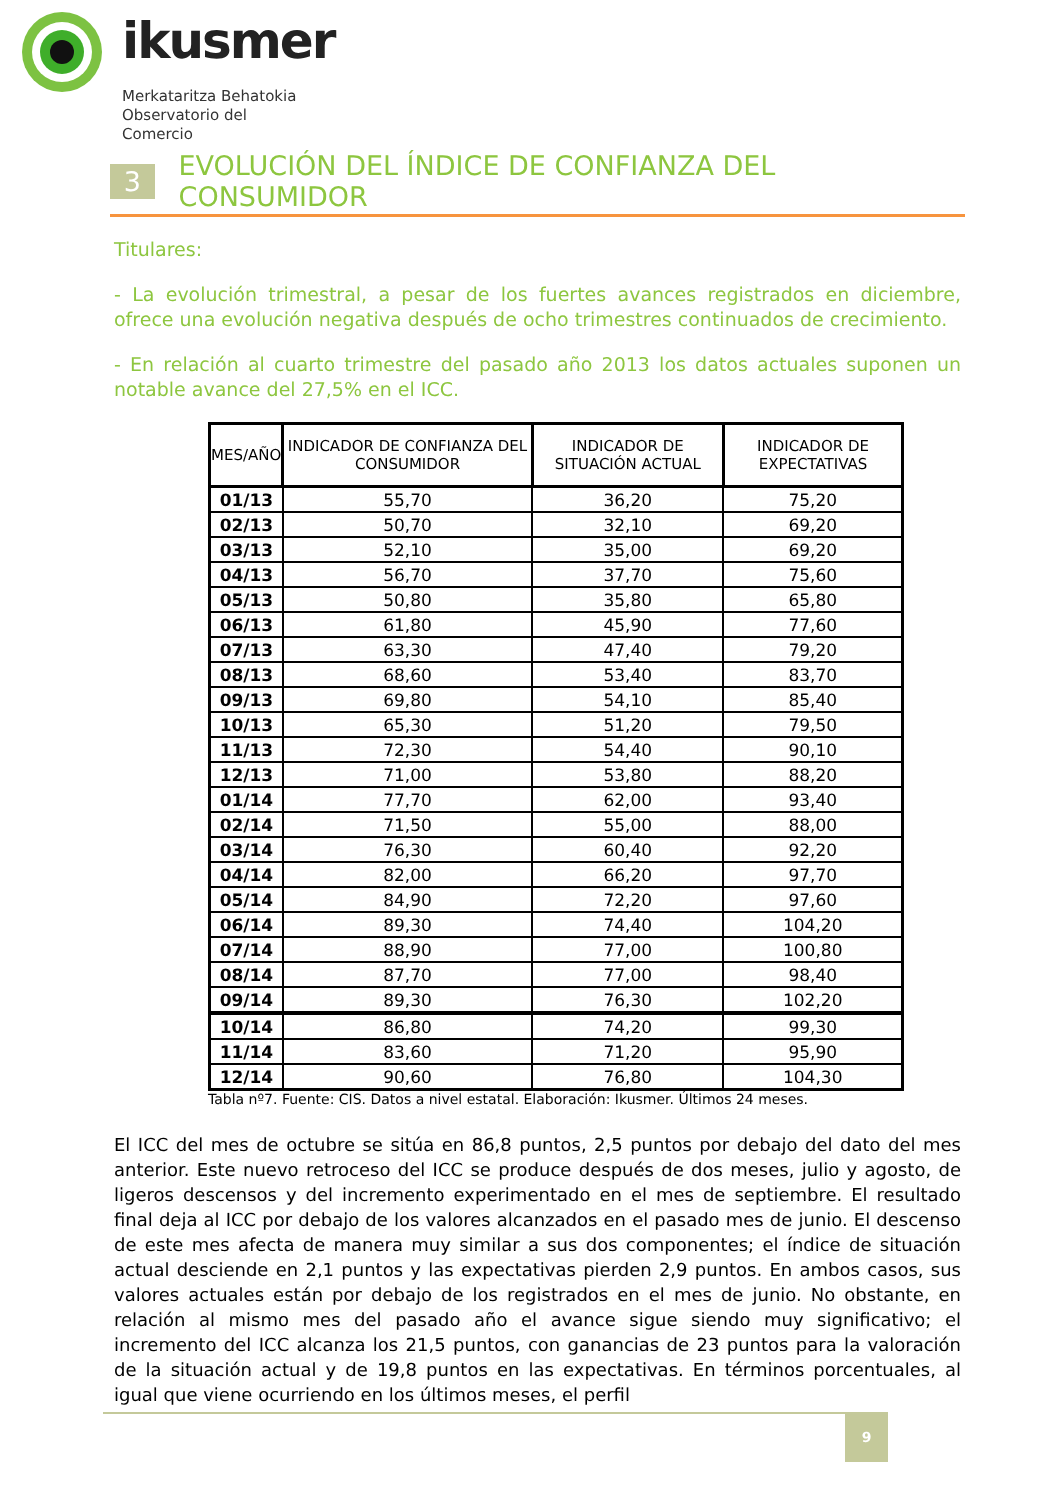ikusmer
Merkataritza Behatokia
Observatorio del Comercio
3 EVOLUCIÓN DEL ÍNDICE DE CONFIANZA DEL CONSUMIDOR
Titulares:
- La evolución trimestral, a pesar de los fuertes avances registrados en diciembre, ofrece una evolución negativa después de ocho trimestres continuados de crecimiento.
- En relación al cuarto trimestre del pasado año 2013 los datos actuales suponen un notable avance del 27,5% en el ICC.
| MES/AÑO | INDICADOR DE CONFIANZA DEL CONSUMIDOR | INDICADOR DE SITUACIÓN ACTUAL | INDICADOR DE EXPECTATIVAS |
| --- | --- | --- | --- |
| 01/13 | 55,70 | 36,20 | 75,20 |
| 02/13 | 50,70 | 32,10 | 69,20 |
| 03/13 | 52,10 | 35,00 | 69,20 |
| 04/13 | 56,70 | 37,70 | 75,60 |
| 05/13 | 50,80 | 35,80 | 65,80 |
| 06/13 | 61,80 | 45,90 | 77,60 |
| 07/13 | 63,30 | 47,40 | 79,20 |
| 08/13 | 68,60 | 53,40 | 83,70 |
| 09/13 | 69,80 | 54,10 | 85,40 |
| 10/13 | 65,30 | 51,20 | 79,50 |
| 11/13 | 72,30 | 54,40 | 90,10 |
| 12/13 | 71,00 | 53,80 | 88,20 |
| 01/14 | 77,70 | 62,00 | 93,40 |
| 02/14 | 71,50 | 55,00 | 88,00 |
| 03/14 | 76,30 | 60,40 | 92,20 |
| 04/14 | 82,00 | 66,20 | 97,70 |
| 05/14 | 84,90 | 72,20 | 97,60 |
| 06/14 | 89,30 | 74,40 | 104,20 |
| 07/14 | 88,90 | 77,00 | 100,80 |
| 08/14 | 87,70 | 77,00 | 98,40 |
| 09/14 | 89,30 | 76,30 | 102,20 |
| 10/14 | 86,80 | 74,20 | 99,30 |
| 11/14 | 83,60 | 71,20 | 95,90 |
| 12/14 | 90,60 | 76,80 | 104,30 |
Tabla nº7. Fuente: CIS. Datos a nivel estatal. Elaboración: Ikusmer. Últimos 24 meses.
El ICC del mes de octubre se sitúa en 86,8 puntos, 2,5 puntos por debajo del dato del mes anterior. Este nuevo retroceso del ICC se produce después de dos meses, julio y agosto, de ligeros descensos y del incremento experimentado en el mes de septiembre. El resultado final deja al ICC por debajo de los valores alcanzados en el pasado mes de junio. El descenso de este mes afecta de manera muy similar a sus dos componentes; el índice de situación actual desciende en 2,1 puntos y las expectativas pierden 2,9 puntos. En ambos casos, sus valores actuales están por debajo de los registrados en el mes de junio. No obstante, en relación al mismo mes del pasado año el avance sigue siendo muy significativo; el incremento del ICC alcanza los 21,5 puntos, con ganancias de 23 puntos para la valoración de la situación actual y de 19,8 puntos en las expectativas. En términos porcentuales, al igual que viene ocurriendo en los últimos meses, el perfil
9